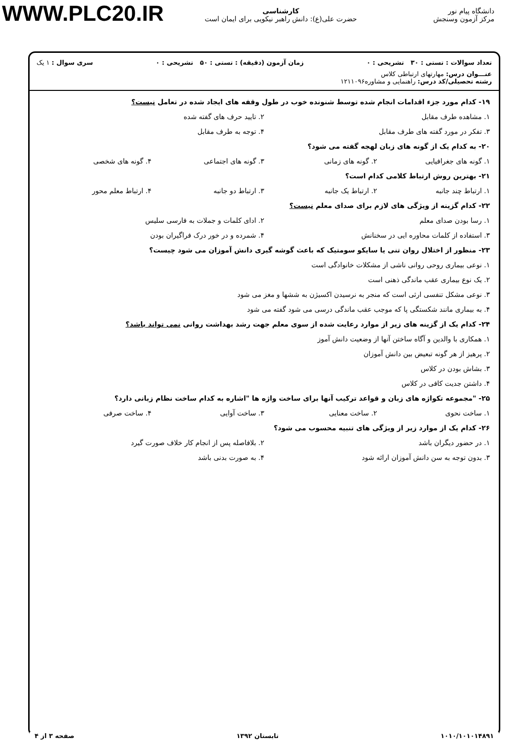WWW.PLC20.IR
دانشگاه پیام نور
مرکز آزمون وسنجش
کارشناسی
حضرت علی(ع): دانش راهبر نیکویی برای ایمان است
تعداد سوالات : تستی : ۳۰ تشریحی : ۰ زمان آزمون (دقیقه) : تستی : ۵۰ تشریحی : ۰ سری سوال : ۱ یک
عنـــوان درس: مهارتهای ارتباطی کلاس
رشته تحصیلی/کد درس: راهنمایی و مشاوره۱۲۱۱۰۹۶
۱۹- کدام مورد جزء اقدامات انجام شده توسط شنونده خوب در طول وقفه های ایجاد شده در تعامل نیست؟
۱. مشاهده طرف مقابل ۲. تایید حرف های گفته شده
۳. تفکر در مورد گفته های طرف مقابل ۴. توجه به طرف مقابل
۲۰- به کدام یک از گونه های زبان لهجه گفته می شود؟
۱. گونه های جغرافیایی ۲. گونه های زمانی ۳. گونه های اجتماعی ۴. گونه های شخصی
۲۱- بهترین روش ارتباط کلامی کدام است؟
۱. ارتباط چند جانبه ۲. ارتباط یک جانبه ۳. ارتباط دو جانبه ۴. ارتباط معلم محور
۲۲- کدام گزینه از ویژگی های لازم برای صدای معلم نیست؟
۱. رسا بودن صدای معلم ۲. ادای کلمات و جملات به فارسی سلیس
۳. استفاده از کلمات محاوره ایی در سخنانش ۴. شمرده و در خور درک فراگیران بودن
۲۳- منظور از اختلال روان تنی یا سایکو سومتیک که باعث گوشه گیری دانش آموزان می شود چیست؟
۱. نوعی بیماری روحی روانی ناشی از مشکلات خانوادگی است
۲. یک نوع بیماری عقب ماندگی ذهنی است
۳. نوعی مشکل تنفسی ارثی است که منجر به نرسیدن اکسیژن به ششها و مغز می شود
۴. به بیماری مانند شکستگی پا که موجب عقب ماندگی درسی می شود گفته می شود
۲۴- کدام یک از گزینه های زیر از موارد رعایت شده از سوی معلم جهت رشد بهداشت روانی نمی تواند باشد؟
۱. همکاری با والدین و آگاه ساختن آنها از وضعیت دانش آموز
۲. پرهیز از هر گونه تبعیض بین دانش آموزان
۳. بشاش بودن در کلاس
۴. داشتن جدیت کافی در کلاس
۲۵- "مجموعه تکواژه های زبان و قواعد ترکیب آنها برای ساخت واژه ها "اشاره به کدام ساخت نظام زبانی دارد؟
۱. ساخت نحوی ۲. ساخت معنایی ۳. ساخت آوایی ۴. ساخت صرفی
۲۶- کدام یک از موارد زیر از ویژگی های تنبیه محسوب می شود؟
۱. در حضور دیگران باشد ۲. بلافاصله پس از انجام کار خلاف صورت گیرد
۳. بدون توجه به سن دانش آموزان ارائه شود ۴. به صورت بدنی باشد
۱۰۱۰/۱۰۱۰۱۴۸۹۱ تابستان ۱۳۹۲ صفحه ۳ از ۴